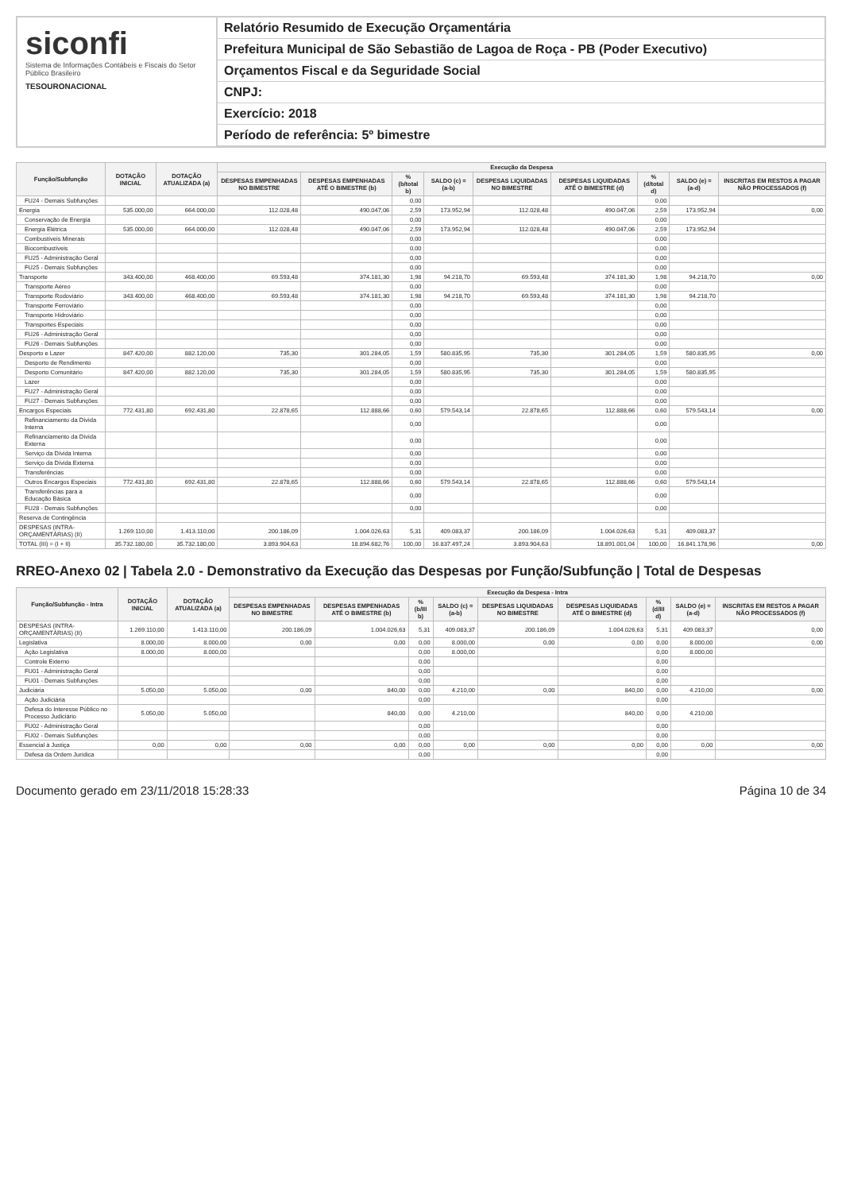siconfi
Sistema de Informações Contábeis e Fiscais do Setor Público Brasileiro
TESOURONACIONAL
Relatório Resumido de Execução Orçamentária
Prefeitura Municipal de São Sebastião de Lagoa de Roça - PB (Poder Executivo)
Orçamentos Fiscal e da Seguridade Social
CNPJ:
Exercício: 2018
Período de referência: 5º bimestre
| Função/Subfunção | DOTAÇÃO INICIAL | DOTAÇÃO ATUALIZADA (a) | Execução da Despesa | | | | | | | | |
| --- | --- | --- | --- | --- | --- | --- | --- | --- | --- | --- | --- |
| | | | DESPESAS EMPENHADAS NO BIMESTRE | DESPESAS EMPENHADAS ATÉ O BIMESTRE (b) | % (b/total b) | SALDO (c) = (a-b) | DESPESAS LIQUIDADAS NO BIMESTRE | DESPESAS LIQUIDADAS ATÉ O BIMESTRE (d) | % (d/total d) | SALDO (e) = (a-d) | INSCRITAS EM RESTOS A PAGAR NÃO PROCESSADOS (f) |
| FU24 - Demais Subfunções | | | | | 0,00 | | | | 0,00 | | |
| Energia | 535.000,00 | 664.000,00 | 112.028,48 | 490.047,06 | 2,59 | 173.952,94 | 112.028,48 | 490.047,06 | 2,59 | 173.952,94 | 0,00 |
| Conservação de Energia | | | | | 0,00 | | | | 0,00 | | |
| Energia Elétrica | 535.000,00 | 664.000,00 | 112.028,48 | 490.047,06 | 2,59 | 173.952,94 | 112.028,48 | 490.047,06 | 2,59 | 173.952,94 | |
| Combustíveis Minerais | | | | | 0,00 | | | | 0,00 | | |
| Biocombustíveis | | | | | 0,00 | | | | 0,00 | | |
| FU25 - Administração Geral | | | | | 0,00 | | | | 0,00 | | |
| FU25 - Demais Subfunções | | | | | 0,00 | | | | 0,00 | | |
| Transporte | 343.400,00 | 468.400,00 | 69.593,48 | 374.181,30 | 1,98 | 94.218,70 | 69.593,48 | 374.181,30 | 1,98 | 94.218,70 | 0,00 |
| Transporte Aéreo | | | | | 0,00 | | | | 0,00 | | |
| Transporte Rodoviário | 343.400,00 | 468.400,00 | 69.593,48 | 374.181,30 | 1,98 | 94.218,70 | 69.593,48 | 374.181,30 | 1,98 | 94.218,70 | |
| Transporte Ferroviário | | | | | 0,00 | | | | 0,00 | | |
| Transporte Hidroviário | | | | | 0,00 | | | | 0,00 | | |
| Transportes Especiais | | | | | 0,00 | | | | 0,00 | | |
| FU26 - Administração Geral | | | | | 0,00 | | | | 0,00 | | |
| FU26 - Demais Subfunções | | | | | 0,00 | | | | 0,00 | | |
| Desporto e Lazer | 847.420,00 | 882.120,00 | 735,30 | 301.284,05 | 1,59 | 580.835,95 | 735,30 | 301.284,05 | 1,59 | 580.835,95 | 0,00 |
| Desporto de Rendimento | | | | | 0,00 | | | | 0,00 | | |
| Desporto Comunitário | 847.420,00 | 882.120,00 | 735,30 | 301.284,05 | 1,59 | 580.835,95 | 735,30 | 301.284,05 | 1,59 | 580.835,95 | |
| Lazer | | | | | 0,00 | | | | 0,00 | | |
| FU27 - Administração Geral | | | | | 0,00 | | | | 0,00 | | |
| FU27 - Demais Subfunções | | | | | 0,00 | | | | 0,00 | | |
| Encargos Especiais | 772.431,80 | 692.431,80 | 22.878,65 | 112.888,66 | 0,60 | 579.543,14 | 22.878,65 | 112.888,66 | 0,60 | 579.543,14 | 0,00 |
| Refinanciamento da Dívida Interna | | | | | 0,00 | | | | 0,00 | | |
| Refinanciamento da Dívida Externa | | | | | 0,00 | | | | 0,00 | | |
| Serviço da Dívida Interna | | | | | 0,00 | | | | 0,00 | | |
| Serviço da Dívida Externa | | | | | 0,00 | | | | 0,00 | | |
| Transferências | | | | | 0,00 | | | | 0,00 | | |
| Outros Encargos Especiais | 772.431,80 | 692.431,80 | 22.878,65 | 112.888,66 | 0,60 | 579.543,14 | 22.878,65 | 112.888,66 | 0,60 | 579.543,14 | |
| Transferências para a Educação Básica | | | | | 0,00 | | | | 0,00 | | |
| FU28 - Demais Subfunções | | | | | 0,00 | | | | 0,00 | | |
| Reserva de Contingência | | | | | | | | | | | |
| DESPESAS (INTRA-ORÇAMENTÁRIAS) (II) | 1.269.110,00 | 1.413.110,00 | 200.186,09 | 1.004.026,63 | 5,31 | 409.083,37 | 200.186,09 | 1.004.026,63 | 5,31 | 409.083,37 | |
| TOTAL (III) = (I + II) | 35.732.180,00 | 35.732.180,00 | 3.893.904,63 | 18.894.682,76 | 100,00 | 16.837.497,24 | 3.893.904,63 | 18.891.001,04 | 100,00 | 16.841.178,96 | 0,00 |
RREO-Anexo 02 | Tabela 2.0 - Demonstrativo da Execução das Despesas por Função/Subfunção | Total de Despesas
| Função/Subfunção - Intra | DOTAÇÃO INICIAL | DOTAÇÃO ATUALIZADA (a) | Execução da Despesa - Intra | | | | | | | | |
| --- | --- | --- | --- | --- | --- | --- | --- | --- | --- | --- | --- |
| | | | DESPESAS EMPENHADAS NO BIMESTRE | DESPESAS EMPENHADAS ATÉ O BIMESTRE (b) | % (b/III b) | SALDO (c) = (a-b) | DESPESAS LIQUIDADAS NO BIMESTRE | DESPESAS LIQUIDADAS ATÉ O BIMESTRE (d) | % (d/III d) | SALDO (e) = (a-d) | INSCRITAS EM RESTOS A PAGAR NÃO PROCESSADOS (f) |
| DESPESAS (INTRA-ORÇAMENTÁRIAS) (II) | 1.269.110,00 | 1.413.110,00 | 200.186,09 | 1.004.026,63 | 5,31 | 409.083,37 | 200.186,09 | 1.004.026,63 | 5,31 | 409.083,37 | 0,00 |
| Legislativa | 8.000,00 | 8.000,00 | 0,00 | 0,00 | 0,00 | 8.000,00 | 0,00 | 0,00 | 0,00 | 8.000,00 | 0,00 |
| Ação Legislativa | 8.000,00 | 8.000,00 | | | 0,00 | 8.000,00 | | | 0,00 | 8.000,00 | |
| Controle Externo | | | | | 0,00 | | | | 0,00 | | |
| FU01 - Administração Geral | | | | | 0,00 | | | | 0,00 | | |
| FU01 - Demais Subfunções | | | | | 0,00 | | | | 0,00 | | |
| Judiciária | 5.050,00 | 5.050,00 | 0,00 | 840,00 | 0,00 | 4.210,00 | 0,00 | 840,00 | 0,00 | 4.210,00 | 0,00 |
| Ação Judiciária | | | | | 0,00 | | | | 0,00 | | |
| Defesa do Interesse Público no Processo Judiciário | 5.050,00 | 5.050,00 | | 840,00 | 0,00 | 4.210,00 | | 840,00 | 0,00 | 4.210,00 | |
| FU02 - Administração Geral | | | | | 0,00 | | | | 0,00 | | |
| FU02 - Demais Subfunções | | | | | 0,00 | | | | 0,00 | | |
| Essencial à Justiça | 0,00 | 0,00 | 0,00 | 0,00 | 0,00 | 0,00 | 0,00 | 0,00 | 0,00 | 0,00 | 0,00 |
| Defesa da Ordem Jurídica | | | | | 0,00 | | | | 0,00 | | |
Documento gerado em 23/11/2018 15:28:33 Página 10 de 34